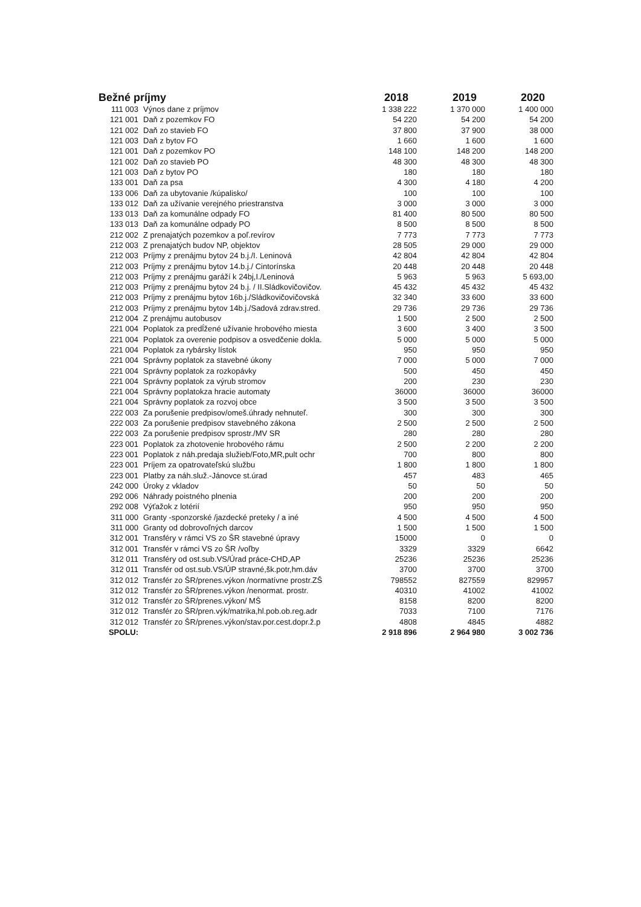| Bežné príjmy | | 2018 | 2019 | 2020 |
| --- | --- | --- | --- | --- |
| 111 003 | Výnos dane z príjmov | 1 338 222 | 1 370 000 | 1 400 000 |
| 121 001 | Daň z pozemkov FO | 54 220 | 54 200 | 54 200 |
| 121 002 | Daň zo stavieb FO | 37 800 | 37 900 | 38 000 |
| 121 003 | Daň z bytov FO | 1 660 | 1 600 | 1 600 |
| 121 001 | Daň z pozemkov PO | 148 100 | 148 200 | 148 200 |
| 121 002 | Daň zo stavieb PO | 48 300 | 48 300 | 48 300 |
| 121 003 | Daň z bytov PO | 180 | 180 | 180 |
| 133 001 | Daň za psa | 4 300 | 4 180 | 4 200 |
| 133 006 | Daň za ubytovanie /kúpalisko/ | 100 | 100 | 100 |
| 133 012 | Daň za užívanie verejného priestranstva | 3 000 | 3 000 | 3 000 |
| 133 013 | Daň za komunálne odpady FO | 81 400 | 80 500 | 80 500 |
| 133 013 | Daň za komunálne odpady PO | 8 500 | 8 500 | 8 500 |
| 212 002 | Z prenajatých pozemkov a poľ.revírov | 7 773 | 7 773 | 7 773 |
| 212 003 | Z prenajatých budov NP, objektov | 28 505 | 29 000 | 29 000 |
| 212 003 | Príjmy z prenájmu bytov 24 b.j./I. Leninová | 42 804 | 42 804 | 42 804 |
| 212 003 | Príjmy z prenájmu bytov 14.b.j./ Cintorínska | 20 448 | 20 448 | 20 448 |
| 212 003 | Príjmy z prenájmu garáží k 24bj,I./Leninová | 5 963 | 5 963 | 5 693,00 |
| 212 003 | Príjmy z prenájmu bytov 24 b.j. / II.Sládkovičovičov. | 45 432 | 45 432 | 45 432 |
| 212 003 | Príjmy z prenájmu bytov 16b.j./Sládkovičovičovská | 32 340 | 33 600 | 33 600 |
| 212 003 | Príjmy z prenájmu bytov 14b.j./Sadová zdrav.stred. | 29 736 | 29 736 | 29 736 |
| 212 004 | Z prenájmu autobusov | 1 500 | 2 500 | 2 500 |
| 221 004 | Poplatok za predĺžené užívanie hrobového miesta | 3 600 | 3 400 | 3 500 |
| 221 004 | Poplatok za overenie podpisov a osvedčenie dokla. | 5 000 | 5 000 | 5 000 |
| 221 004 | Poplatok za rybársky lístok | 950 | 950 | 950 |
| 221 004 | Správny poplatok za stavebné úkony | 7 000 | 5 000 | 7 000 |
| 221 004 | Správny poplatok za rozkopávky | 500 | 450 | 450 |
| 221 004 | Správny poplatok za výrub stromov | 200 | 230 | 230 |
| 221 004 | Správny poplatokza hracie automaty | 36000 | 36000 | 36000 |
| 221 004 | Správny poplatok za rozvoj obce | 3 500 | 3 500 | 3 500 |
| 222 003 | Za porušenie predpisov/omeš.úhrady nehnuteľ. | 300 | 300 | 300 |
| 222 003 | Za porušenie predpisov stavebného zákona | 2 500 | 2 500 | 2 500 |
| 222 003 | Za porušenie predpisov sprostr./MV SR | 280 | 280 | 280 |
| 223 001 | Poplatok za zhotovenie hrobového rámu | 2 500 | 2 200 | 2 200 |
| 223 001 | Poplatok z náh.predaja služieb/Foto,MR,pult ochr | 700 | 800 | 800 |
| 223 001 | Príjem za opatrovateľskú službu | 1 800 | 1 800 | 1 800 |
| 223 001 | Platby za náh.služ.-Jánovce st.úrad | 457 | 483 | 465 |
| 242 000 | Úroky z vkladov | 50 | 50 | 50 |
| 292 006 | Náhrady poistného plnenia | 200 | 200 | 200 |
| 292 008 | Výťažok z lotérií | 950 | 950 | 950 |
| 311 000 | Granty -sponzorské /jazdecké preteky / a iné | 4 500 | 4 500 | 4 500 |
| 311 000 | Granty od dobrovoľných darcov | 1 500 | 1 500 | 1 500 |
| 312 001 | Transféry v rámci VS zo ŠR stavebné úpravy | 15000 | 0 | 0 |
| 312 001 | Transfér v rámci VS zo ŠR /voľby | 3329 | 3329 | 6642 |
| 312 011 | Transféry od ost.sub.VS/Úrad práce-CHD,AP | 25236 | 25236 | 25236 |
| 312 011 | Transfér od ost.sub.VS/ÚP stravné,šk.potr,hm.dáv | 3700 | 3700 | 3700 |
| 312 012 | Transfér zo ŠR/prenes.výkon /normatívne prostr.ZŠ | 798552 | 827559 | 829957 |
| 312 012 | Transfér zo ŠR/prenes.výkon /nenormat. prostr. | 40310 | 41002 | 41002 |
| 312 012 | Transfér zo ŠR/prenes.výkon/ MŠ | 8158 | 8200 | 8200 |
| 312 012 | Transfér zo ŠR/pren.výk/matrika,hl.pob.ob.reg.adr | 7033 | 7100 | 7176 |
| 312 012 | Transfér zo ŠR/prenes.výkon/stav.por.cest.dopr.ž.p | 4808 | 4845 | 4882 |
| SPOLU: | | 2 918 896 | 2 964 980 | 3 002 736 |